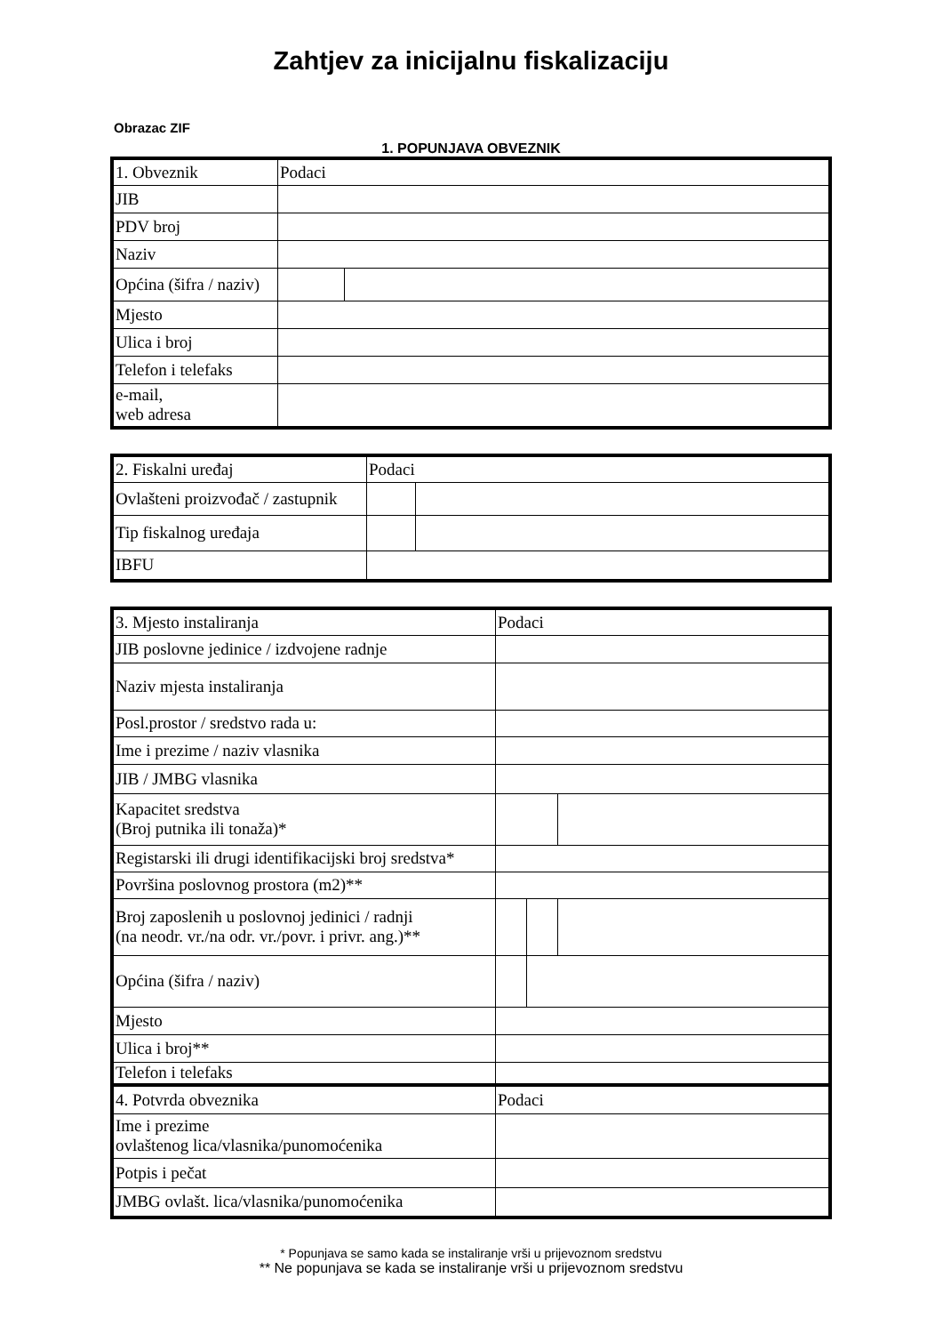Zahtjev za inicijalnu fiskalizaciju
Obrazac ZIF
1. POPUNJAVA OBVEZNIK
| 1. Obveznik | Podaci | |
| JIB | | |
| PDV broj | | |
| Naziv | | |
| Općina (šifra / naziv) | | |
| Mjesto | | |
| Ulica i broj | | |
| Telefon i telefaks | | |
| e-mail, web adresa | | |
| 2. Fiskalni uređaj | Podaci | |
| Ovlašteni proizvođač / zastupnik | | |
| Tip fiskalnog uređaja | | |
| IBFU | | |
| 3. Mjesto instaliranja | Podaci | | |
| JIB poslovne jedinice / izdvojene radnje | | | |
| Naziv mjesta instaliranja | | | |
| Posl.prostor / sredstvo rada u: | | | |
| Ime i prezime / naziv vlasnika | | | |
| JIB / JMBG vlasnika | | | |
| Kapacitet sredstva (Broj putnika ili tonaža)* | | | |
| Registarski ili drugi identifikacijski broj sredstva* | | | |
| Površina poslovnog prostora (m2)** | | | |
| Broj zaposlenih u poslovnoj jedinici / radnji (na neodr. vr./na odr. vr./povr. i privr. ang.)** | | | |
| Općina (šifra / naziv) | | | |
| Mjesto | | | |
| Ulica i broj** | | | |
| Telefon i telefaks | | | |
| 4. Potvrda obveznika | Podaci | | |
| Ime i prezime ovlaštenog lica/vlasnika/punomoćenika | | | |
| Potpis i pečat | | | |
| JMBG ovlašt. lica/vlasnika/punomoćenika | | | |
* Popunjava se samo kada se instaliranje vrši u prijevoznom sredstvu
** Ne popunjava se kada se instaliranje vrši u prijevoznom sredstvu